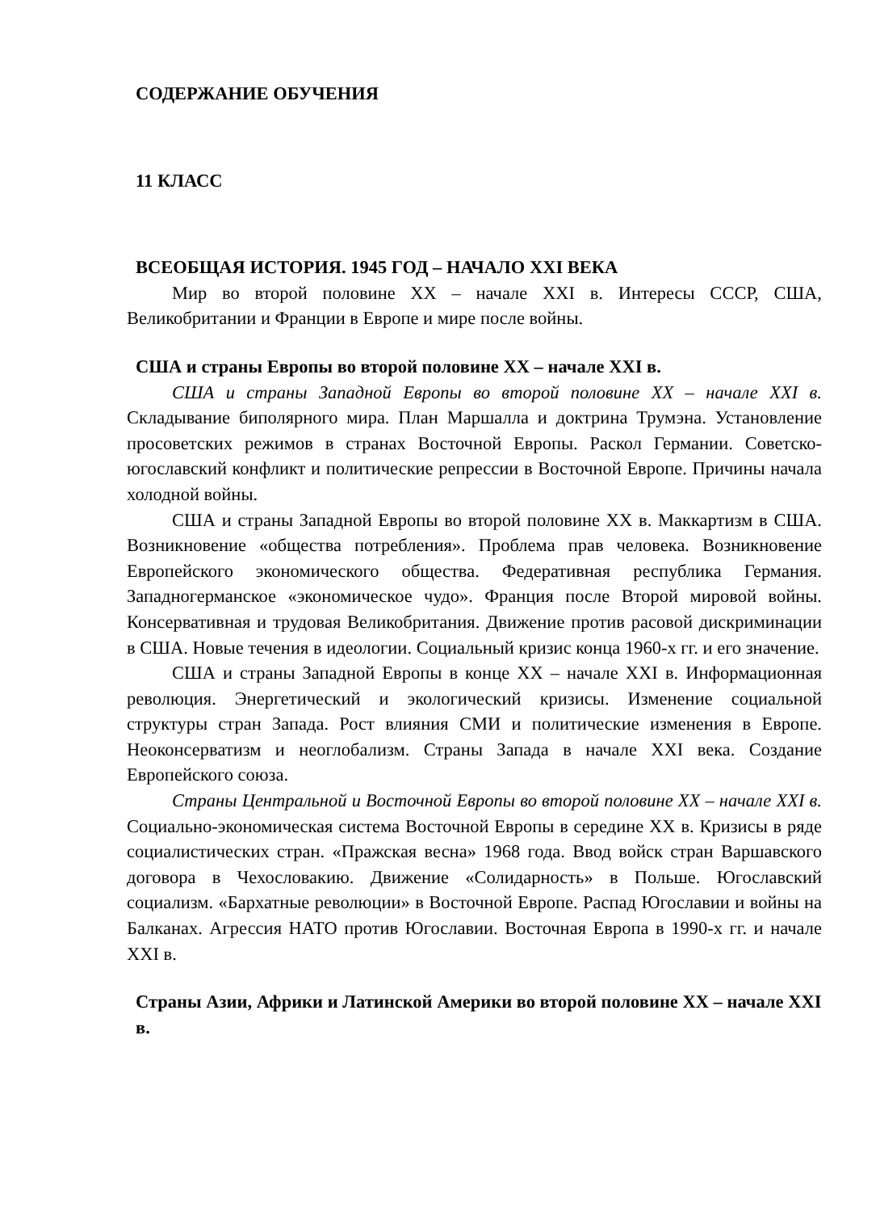СОДЕРЖАНИЕ ОБУЧЕНИЯ
11 КЛАСС
ВСЕОБЩАЯ ИСТОРИЯ. 1945 ГОД – НАЧАЛО XXI ВЕКА
Мир во второй половине XX – начале XXI в. Интересы СССР, США, Великобритании и Франции в Европе и мире после войны.
США и страны Европы во второй половине XX – начале XXI в.
США и страны Западной Европы во второй половине XX – начале XXI в. Складывание биполярного мира. План Маршалла и доктрина Трумэна. Установление просоветских режимов в странах Восточной Европы. Раскол Германии. Советско-югославский конфликт и политические репрессии в Восточной Европе. Причины начала холодной войны.
США и страны Западной Европы во второй половине XX в. Маккартизм в США. Возникновение «общества потребления». Проблема прав человека. Возникновение Европейского экономического общества. Федеративная республика Германия. Западногерманское «экономическое чудо». Франция после Второй мировой войны. Консервативная и трудовая Великобритания. Движение против расовой дискриминации в США. Новые течения в идеологии. Социальный кризис конца 1960-х гг. и его значение.
США и страны Западной Европы в конце XX – начале XXI в. Информационная революция. Энергетический и экологический кризисы. Изменение социальной структуры стран Запада. Рост влияния СМИ и политические изменения в Европе. Неоконсерватизм и неоглобализм. Страны Запада в начале XXI века. Создание Европейского союза.
Страны Центральной и Восточной Европы во второй половине XX – начале XXI в. Социально-экономическая система Восточной Европы в середине XX в. Кризисы в ряде социалистических стран. «Пражская весна» 1968 года. Ввод войск стран Варшавского договора в Чехословакию. Движение «Солидарность» в Польше. Югославский социализм. «Бархатные революции» в Восточной Европе. Распад Югославии и войны на Балканах. Агрессия НАТО против Югославии. Восточная Европа в 1990-х гг. и начале XXI в.
Страны Азии, Африки и Латинской Америки во второй половине XX – начале XXI в.